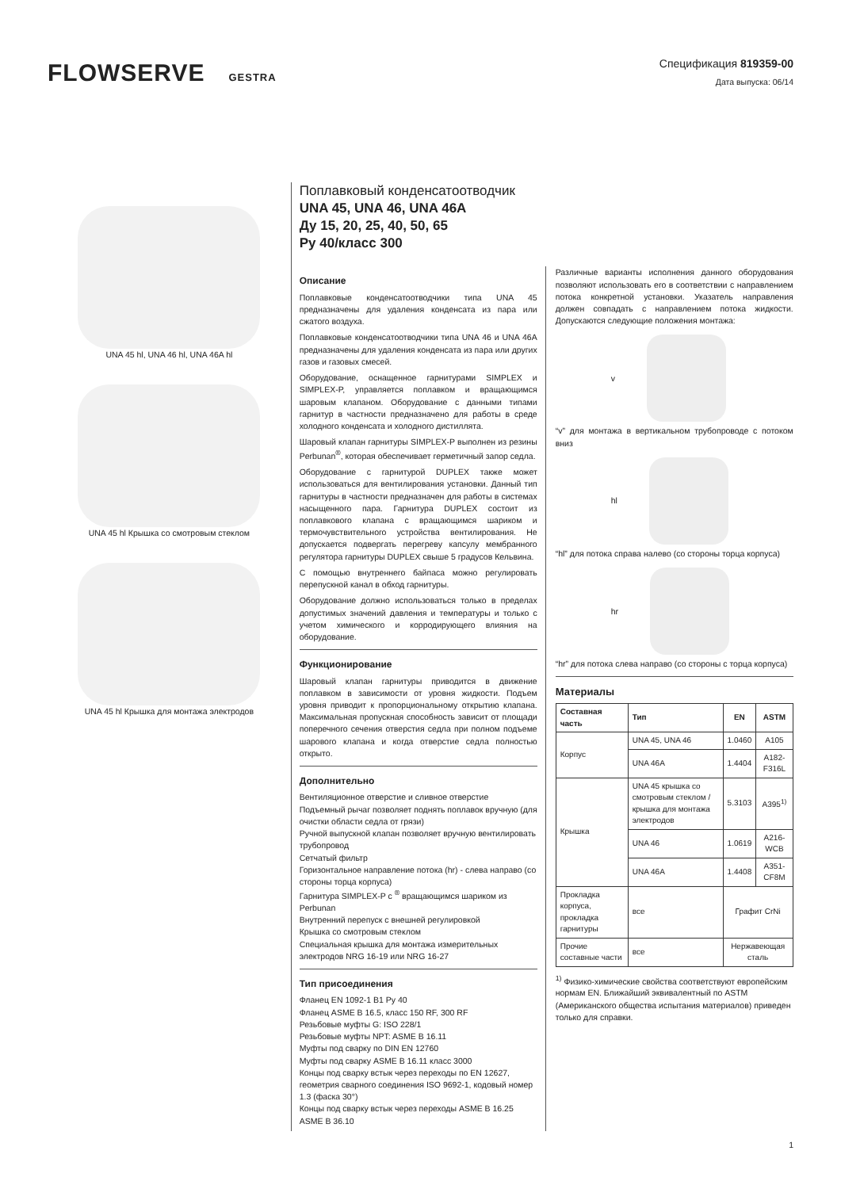FLOWSERVE GESTRA Спецификация 819359-00
Дата выпуска: 06/14
UNA 45 hl, UNA 46 hl, UNA 46A hl
UNA 45 hl Крышка со смотровым стеклом
UNA 45 hl Крышка для монтажа электродов
Поплавковый конденсатоотводчик
UNA 45, UNA 46, UNA 46A
Ду 15, 20, 25, 40, 50, 65
Ру 40/класс 300
Описание
Поплавковые конденсатоотводчики типа UNA 45 предназначены для удаления конденсата из пара или сжатого воздуха.
Поплавковые конденсатоотводчики типа UNA 46 и UNA 46A предназначены для удаления конденсата из пара или других газов и газовых смесей.
Оборудование, оснащенное гарнитурами SIMPLEX и SIMPLEX-P, управляется поплавком и вращающимся шаровым клапаном. Оборудование с данными типами гарнитур в частности предназначено для работы в среде холодного конденсата и холодного дистиллята.
Шаровый клапан гарнитуры SIMPLEX-P выполнен из резины Perbunan<sup>®</sup>, которая обеспечивает герметичный запор седла.
Оборудование с гарнитурой DUPLEX также может использоваться для вентилирования установки. Данный тип гарнитуры в частности предназначен для работы в системах насыщенного пара. Гарнитура DUPLEX состоит из поплавкового клапана с вращающимся шариком и термочувствительного устройства вентилирования. Не допускается подвергать перегреву капсулу мембранного регулятора гарнитуры DUPLEX свыше 5 градусов Кельвина.
С помощью внутреннего байпаса можно регулировать перепускной канал в обход гарнитуры.
Оборудование должно использоваться только в пределах допустимых значений давления и температуры и только с учетом химического и корродирующего влияния на оборудование.
Функционирование
Шаровый клапан гарнитуры приводится в движение поплавком в зависимости от уровня жидкости. Подъем уровня приводит к пропорциональному открытию клапана. Максимальная пропускная способность зависит от площади поперечного сечения отверстия седла при полном подъеме шарового клапана и когда отверстие седла полностью открыто.
Дополнительно
Вентиляционное отверстие и сливное отверстие
Подъемный рычаг позволяет поднять поплавок вручную (для очистки области седла от грязи)
Ручной выпускной клапан позволяет вручную вентилировать трубопровод
Сетчатый фильтр
Горизонтальное направление потока (hr) - слева направо (со стороны торца корпуса)
Гарнитура SIMPLEX-P с <sup>®</sup> вращающимся шариком из Perbunan
Внутренний перепуск с внешней регулировкой
Крышка со смотровым стеклом
Специальная крышка для монтажа измерительных электродов NRG 16-19 или NRG 16-27
Тип присоединения
Фланец EN 1092-1 B1 Ру 40
Фланец ASME B 16.5, класс 150 RF, 300 RF
Резьбовые муфты G: ISO 228/1
Резьбовые муфты NPT: ASME B 16.11
Муфты под сварку по DIN EN 12760
Муфты под сварку ASME B 16.11 класс 3000
Концы под сварку встык через переходы по EN 12627, геометрия сварного соединения ISO 9692-1, кодовый номер 1.3 (фаска 30°)
Концы под сварку встык через переходы ASME B 16.25 ASME B 36.10
Различные варианты исполнения данного оборудования позволяют использовать его в соответствии с направлением потока конкретной установки. Указатель направления должен совпадать с направлением потока жидкости. Допускаются следующие положения монтажа:
v
“v” для монтажа в вертикальном трубопроводе с потоком вниз
hl
“hl” для потока справа налево (со стороны торца корпуса)
hr
“hr” для потока слева направо (со стороны с торца корпуса)
Материалы
| Составная часть | Тип | EN | ASTM |
| --- | --- | --- | --- |
| Корпус | UNA 45, UNA 46 | 1.0460 | A105 |
| | UNA 46A | 1.4404 | A182-F316L |
| Крышка | UNA 45 крышка со смотровым стеклом / крышка для монтажа электродов | 5.3103 | A395<sup>1)</sup> |
| | UNA 46 | 1.0619 | A216-WCB |
| | UNA 46A | 1.4408 | A351-CF8M |
| Прокладка корпуса, прокладка гарнитуры | все | Графит CrNi | |
| Прочие составные части | все | Нержавеющая сталь | |
<sup>1)</sup> Физико-химические свойства соответствуют европейским нормам EN. Ближайший эквивалентный по ASTM (Американского общества испытания материалов) приведен только для справки.
1